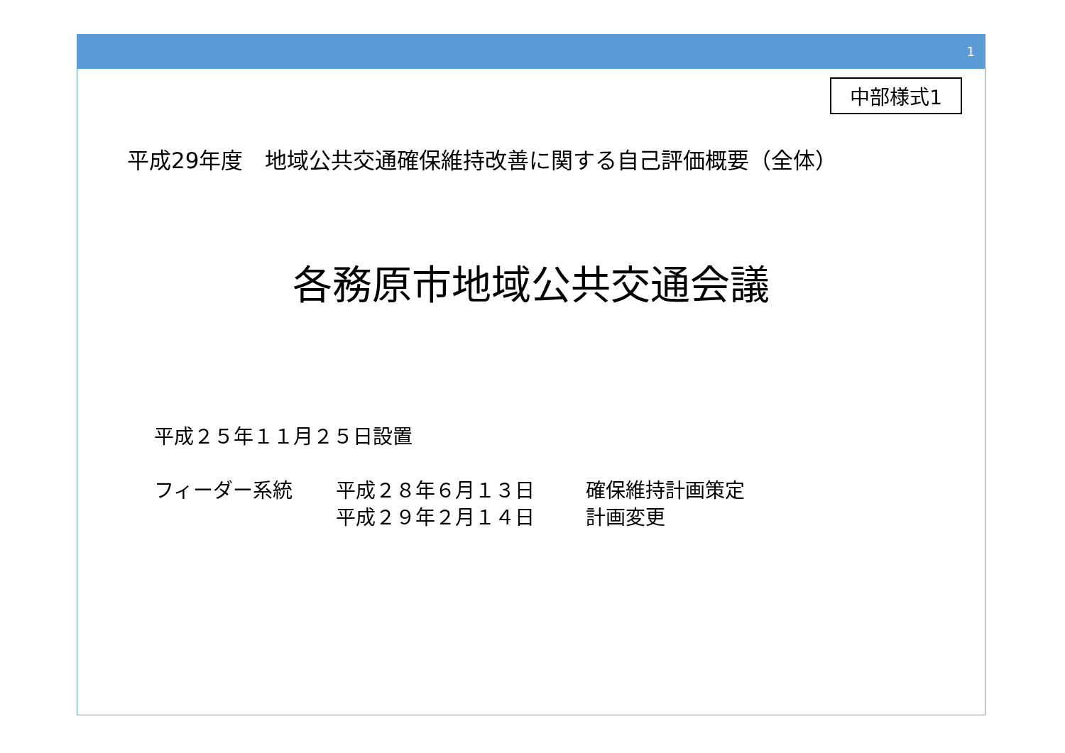1
中部様式1
平成29年度　地域公共交通確保維持改善に関する自己評価概要（全体）
各務原市地域公共交通会議
平成２５年１１月２５日設置
フィーダー系統 平成２８年６月１３日 確保維持計画策定
平成２９年２月１４日 計画変更